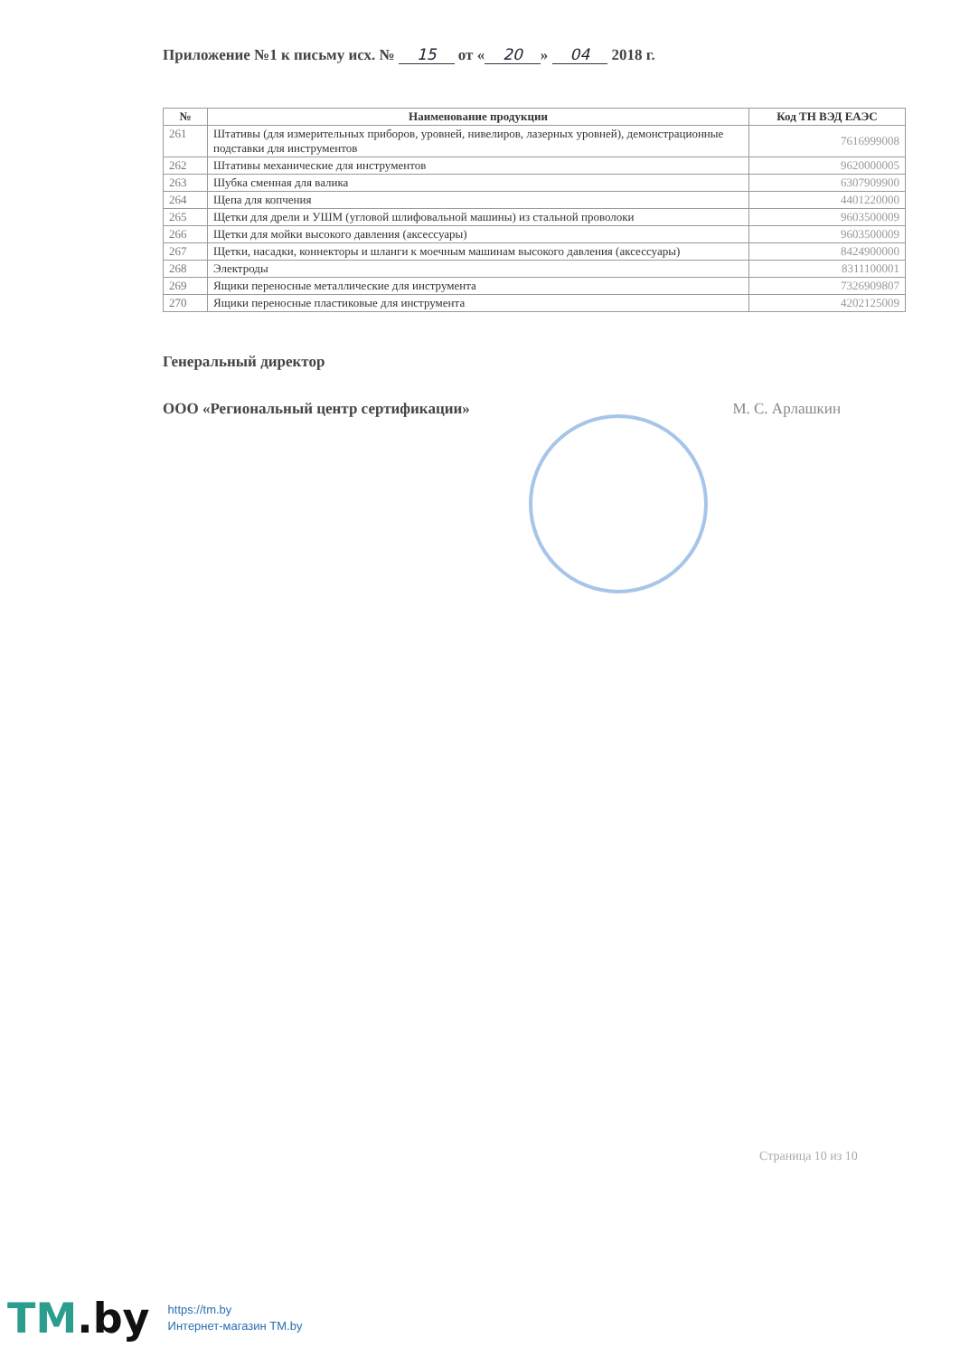Приложение №1 к письму исх. № 15 от « 20 » 04 2018 г.
| № | Наименование продукции | Код ТН ВЭД ЕАЭС |
| --- | --- | --- |
| 261 | Штативы (для измерительных приборов, уровней, нивелиров, лазерных уровней), демонстрационные подставки для инструментов | 7616999008 |
| 262 | Штативы механические для инструментов | 9620000005 |
| 263 | Шубка сменная для валика | 6307909900 |
| 264 | Щепа для копчения | 4401220000 |
| 265 | Щетки для дрели и УШМ (угловой шлифовальной машины) из стальной проволоки | 9603500009 |
| 266 | Щетки для мойки высокого давления (аксессуары) | 9603500009 |
| 267 | Щетки, насадки, коннекторы и шланги к моечным машинам высокого давления (аксессуары) | 8424900000 |
| 268 | Электроды | 8311100001 |
| 269 | Ящики переносные металлические для инструмента | 7326909807 |
| 270 | Ящики переносные пластиковые для инструмента | 4202125009 |
Генеральный директор
ООО «Региональный центр сертификации» М. С. Арлашкин
Страница 10 из 10
TM.by
https://tm.by
Интернет-магазин TM.by